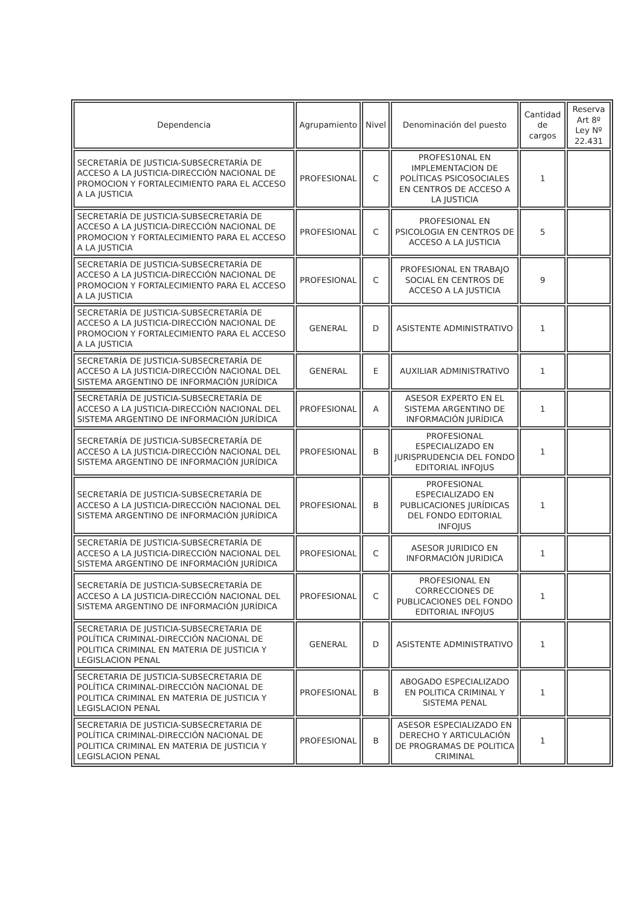| Dependencia | Agrupamiento | Nivel | Denominación del puesto | Cantidad de cargos | Reserva Art 8º Ley Nº 22.431 |
| --- | --- | --- | --- | --- | --- |
| SECRETARÍA DE JUSTICIA-SUBSECRETARÍA DE ACCESO A LA JUSTICIA-DIRECCIÓN NACIONAL DE PROMOCION Y FORTALECIMIENTO PARA EL ACCESO A LA JUSTICIA | PROFESIONAL | C | PROFES10NAL EN IMPLEMENTACION DE POLÍTICAS PSICOSOCIALES EN CENTROS DE ACCESO A LA JUSTICIA | 1 | |
| SECRETARÍA DE JUSTICIA-SUBSECRETARÍA DE ACCESO A LA JUSTICIA-DIRECCIÓN NACIONAL DE PROMOCION Y FORTALECIMIENTO PARA EL ACCESO A LA JUSTICIA | PROFESIONAL | C | PROFESIONAL EN PSICOLOGIA EN CENTROS DE ACCESO A LA JUSTICIA | 5 | |
| SECRETARÍA DE JUSTICIA-SUBSECRETARÍA DE ACCESO A LA JUSTICIA-DIRECCIÓN NACIONAL DE PROMOCION Y FORTALECIMIENTO PARA EL ACCESO A LA JUSTICIA | PROFESIONAL | C | PROFESIONAL EN TRABAJO SOCIAL EN CENTROS DE ACCESO A LA JUSTICIA | 9 | |
| SECRETARÍA DE JUSTICIA-SUBSECRETARÍA DE ACCESO A LA JUSTICIA-DIRECCIÓN NACIONAL DE PROMOCION Y FORTALECIMIENTO PARA EL ACCESO A LA JUSTICIA | GENERAL | D | ASISTENTE ADMINISTRATIVO | 1 | |
| SECRETARÍA DE JUSTICIA-SUBSECRETARÍA DE ACCESO A LA JUSTICIA-DIRECCIÓN NACIONAL DEL SISTEMA ARGENTINO DE INFORMACIÓN JURÍDICA | GENERAL | E | AUXILIAR ADMINISTRATIVO | 1 | |
| SECRETARÍA DE JUSTICIA-SUBSECRETARÍA DE ACCESO A LA JUSTICIA-DIRECCIÓN NACIONAL DEL SISTEMA ARGENTINO DE INFORMACIÓN JURÍDICA | PROFESIONAL | A | ASESOR EXPERTO EN EL SISTEMA ARGENTINO DE INFORMACIÓN JURÍDICA | 1 | |
| SECRETARÍA DE JUSTICIA-SUBSECRETARÍA DE ACCESO A LA JUSTICIA-DIRECCIÓN NACIONAL DEL SISTEMA ARGENTINO DE INFORMACIÓN JURÍDICA | PROFESIONAL | B | PROFESIONAL ESPECIALIZADO EN JURISPRUDENCIA DEL FONDO EDITORIAL INFOJUS | 1 | |
| SECRETARÍA DE JUSTICIA-SUBSECRETARÍA DE ACCESO A LA JUSTICIA-DIRECCIÓN NACIONAL DEL SISTEMA ARGENTINO DE INFORMACIÓN JURÍDICA | PROFESIONAL | B | PROFESIONAL ESPECIALIZADO EN PUBLICACIONES JURÍDICAS DEL FONDO EDITORIAL INFOJUS | 1 | |
| SECRETARÍA DE JUSTICIA-SUBSECRETARÍA DE ACCESO A LA JUSTICIA-DIRECCIÓN NACIONAL DEL SISTEMA ARGENTINO DE INFORMACIÓN JURÍDICA | PROFESIONAL | C | ASESOR JURIDICO EN INFORMACIÓN JURIDICA | 1 | |
| SECRETARÍA DE JUSTICIA-SUBSECRETARÍA DE ACCESO A LA JUSTICIA-DIRECCIÓN NACIONAL DEL SISTEMA ARGENTINO DE INFORMACIÓN JURÍDICA | PROFESIONAL | C | PROFESIONAL EN CORRECCIONES DE PUBLICACIONES DEL FONDO EDITORIAL INFOJUS | 1 | |
| SECRETARIA DE JUSTICIA-SUBSECRETARIA DE POLÍTICA CRIMINAL-DIRECCIÓN NACIONAL DE POLITICA CRIMINAL EN MATERIA DE JUSTICIA Y LEGISLACION PENAL | GENERAL | D | ASISTENTE ADMINISTRATIVO | 1 | |
| SECRETARIA DE JUSTICIA-SUBSECRETARIA DE POLÍTICA CRIMINAL-DIRECCIÓN NACIONAL DE POLITICA CRIMINAL EN MATERIA DE JUSTICIA Y LEGISLACION PENAL | PROFESIONAL | B | ABOGADO ESPECIALIZADO EN POLITICA CRIMINAL Y SISTEMA PENAL | 1 | |
| SECRETARIA DE JUSTICIA-SUBSECRETARIA DE POLÍTICA CRIMINAL-DIRECCIÓN NACIONAL DE POLITICA CRIMINAL EN MATERIA DE JUSTICIA Y LEGISLACION PENAL | PROFESIONAL | B | ASESOR ESPECIALIZADO EN DERECHO Y ARTICULACIÓN DE PROGRAMAS DE POLITICA CRIMINAL | 1 | |